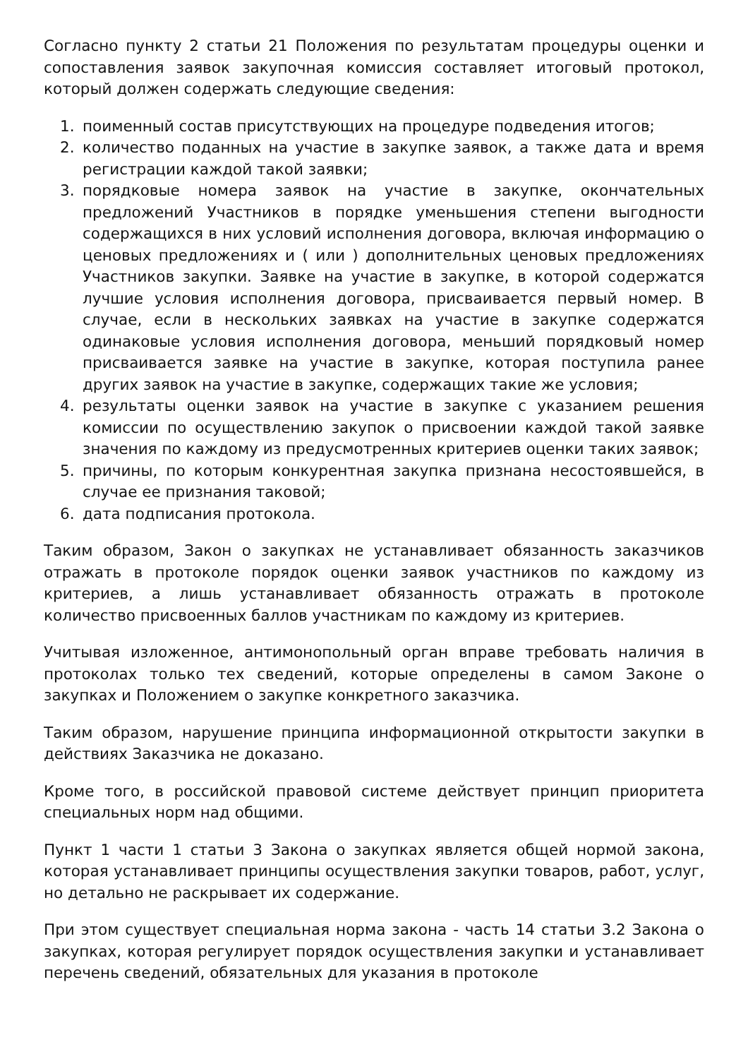Согласно пункту 2 статьи 21 Положения по результатам процедуры оценки и сопоставления заявок закупочная комиссия составляет итоговый протокол, который должен содержать следующие сведения:
1. поименный состав присутствующих на процедуре подведения итогов;
2. количество поданных на участие в закупке заявок, а также дата и время регистрации каждой такой заявки;
3. порядковые номера заявок на участие в закупке, окончательных предложений Участников в порядке уменьшения степени выгодности содержащихся в них условий исполнения договора, включая информацию о ценовых предложениях и ( или ) дополнительных ценовых предложениях Участников закупки. Заявке на участие в закупке, в которой содержатся лучшие условия исполнения договора, присваивается первый номер. В случае, если в нескольких заявках на участие в закупке содержатся одинаковые условия исполнения договора, меньший порядковый номер присваивается заявке на участие в закупке, которая поступила ранее других заявок на участие в закупке, содержащих такие же условия;
4. результаты оценки заявок на участие в закупке с указанием решения комиссии по осуществлению закупок о присвоении каждой такой заявке значения по каждому из предусмотренных критериев оценки таких заявок;
5. причины, по которым конкурентная закупка признана несостоявшейся, в случае ее признания таковой;
6. дата подписания протокола.
Таким образом, Закон о закупках не устанавливает обязанность заказчиков отражать в протоколе порядок оценки заявок участников по каждому из критериев, а лишь устанавливает обязанность отражать в протоколе количество присвоенных баллов участникам по каждому из критериев.
Учитывая изложенное, антимонопольный орган вправе требовать наличия в протоколах только тех сведений, которые определены в самом Законе о закупках и Положением о закупке конкретного заказчика.
Таким образом, нарушение принципа информационной открытости закупки в действиях Заказчика не доказано.
Кроме того, в российской правовой системе действует принцип приоритета специальных норм над общими.
Пункт 1 части 1 статьи 3 Закона о закупках является общей нормой закона, которая устанавливает принципы осуществления закупки товаров, работ, услуг, но детально не раскрывает их содержание.
При этом существует специальная норма закона - часть 14 статьи 3.2 Закона о закупках, которая регулирует порядок осуществления закупки и устанавливает перечень сведений, обязательных для указания в протоколе